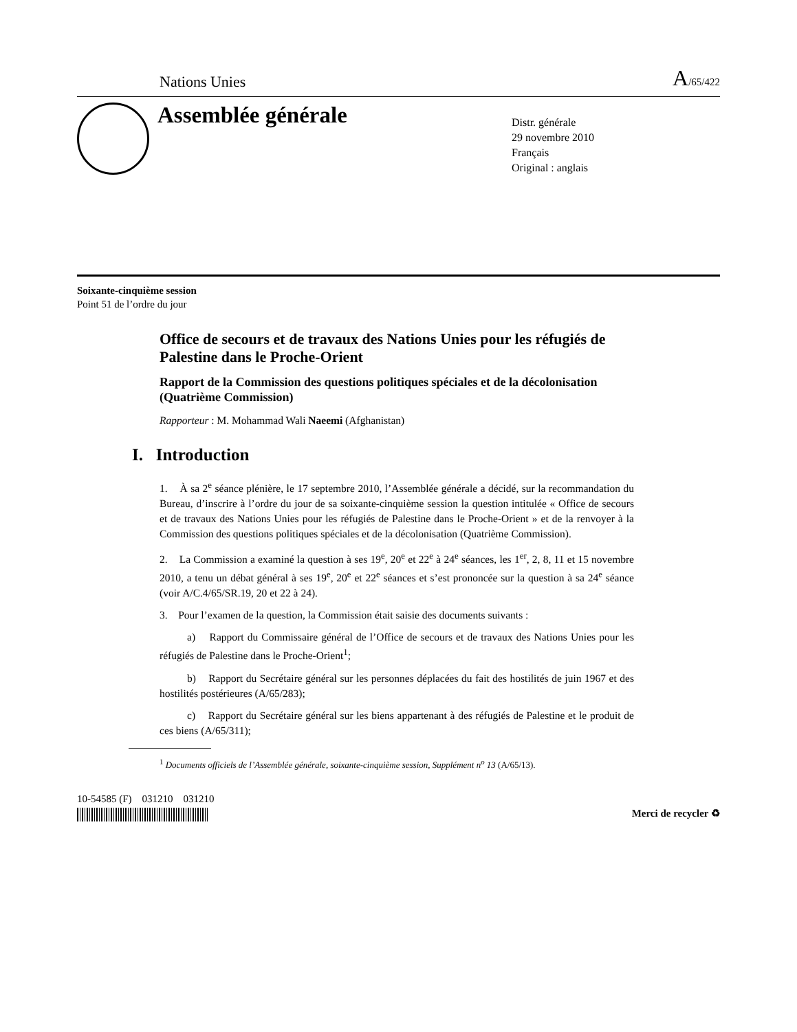Nations Unies A/65/422
Assemblée générale
Distr. générale
29 novembre 2010
Français
Original : anglais
Soixante-cinquième session
Point 51 de l’ordre du jour
Office de secours et de travaux des Nations Unies pour les réfugiés de Palestine dans le Proche-Orient
Rapport de la Commission des questions politiques spéciales et de la décolonisation (Quatrième Commission)
Rapporteur : M. Mohammad Wali Naeemi (Afghanistan)
I. Introduction
1. À sa 2<sup>e</sup> séance plénière, le 17 septembre 2010, l’Assemblée générale a décidé, sur la recommandation du Bureau, d’inscrire à l’ordre du jour de sa soixante-cinquième session la question intitulée « Office de secours et de travaux des Nations Unies pour les réfugiés de Palestine dans le Proche-Orient » et de la renvoyer à la Commission des questions politiques spéciales et de la décolonisation (Quatrième Commission).
2. La Commission a examiné la question à ses 19<sup>e</sup>, 20<sup>e</sup> et 22<sup>e</sup> à 24<sup>e</sup> séances, les 1<sup>er</sup>, 2, 8, 11 et 15 novembre 2010, a tenu un débat général à ses 19<sup>e</sup>, 20<sup>e</sup> et 22<sup>e</sup> séances et s’est prononcée sur la question à sa 24<sup>e</sup> séance (voir A/C.4/65/SR.19, 20 et 22 à 24).
3. Pour l’examen de la question, la Commission était saisie des documents suivants :
a) Rapport du Commissaire général de l’Office de secours et de travaux des Nations Unies pour les réfugiés de Palestine dans le Proche-Orient<sup>1</sup>;
b) Rapport du Secrétaire général sur les personnes déplacées du fait des hostilités de juin 1967 et des hostilités postérieures (A/65/283);
c) Rapport du Secrétaire général sur les biens appartenant à des réfugiés de Palestine et le produit de ces biens (A/65/311);
<sup>1</sup> Documents officiels de l’Assemblée générale, soixante-cinquième session, Supplément n<sup>o</sup> 13 (A/65/13).
10-54585 (F) 031210 031210
Merci de recycler ♻